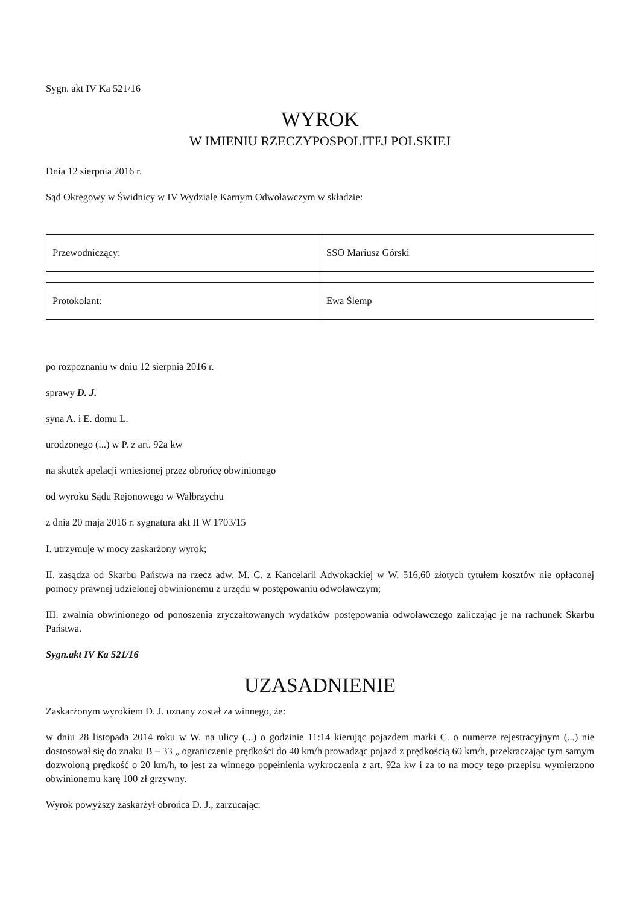Sygn. akt IV Ka 521/16
WYROK
W IMIENIU RZECZYPOSPOLITEJ POLSKIEJ
Dnia 12 sierpnia 2016 r.
Sąd Okręgowy w Świdnicy w IV Wydziale Karnym Odwoławczym w składzie:
| Przewodniczący: | SSO Mariusz Górski |
| Protokolant: | Ewa Ślemp |
po rozpoznaniu w dniu 12 sierpnia 2016 r.
sprawy D. J.
syna A. i E. domu L.
urodzonego (...) w P. z art. 92a kw
na skutek apelacji wniesionej przez obrońcę obwinionego
od wyroku Sądu Rejonowego w Wałbrzychu
z dnia 20 maja 2016 r. sygnatura akt II W 1703/15
I. utrzymuje w mocy zaskarżony wyrok;
II. zasądza od Skarbu Państwa na rzecz adw. M. C. z Kancelarii Adwokackiej w W. 516,60 złotych tytułem kosztów nie opłaconej pomocy prawnej udzielonej obwinionemu z urzędu w postępowaniu odwoławczym;
III. zwalnia obwinionego od ponoszenia zryczałtowanych wydatków postępowania odwoławczego zaliczając je na rachunek Skarbu Państwa.
Sygn.akt IV Ka 521/16
UZASADNIENIE
Zaskarżonym wyrokiem D. J. uznany został za winnego, że:
w dniu 28 listopada 2014 roku w W. na ulicy (...) o godzinie 11:14 kierując pojazdem marki C. o numerze rejestracyjnym (...) nie dostosował się do znaku B – 33 „ ograniczenie prędkości do 40 km/h prowadząc pojazd z prędkością 60 km/h, przekraczając tym samym dozwoloną prędkość o 20 km/h, to jest za winnego popełnienia wykroczenia z art. 92a kw i za to na mocy tego przepisu wymierzono obwinionemu karę 100 zł grzywny.
Wyrok powyższy zaskarżył obrońca D. J., zarzucając: